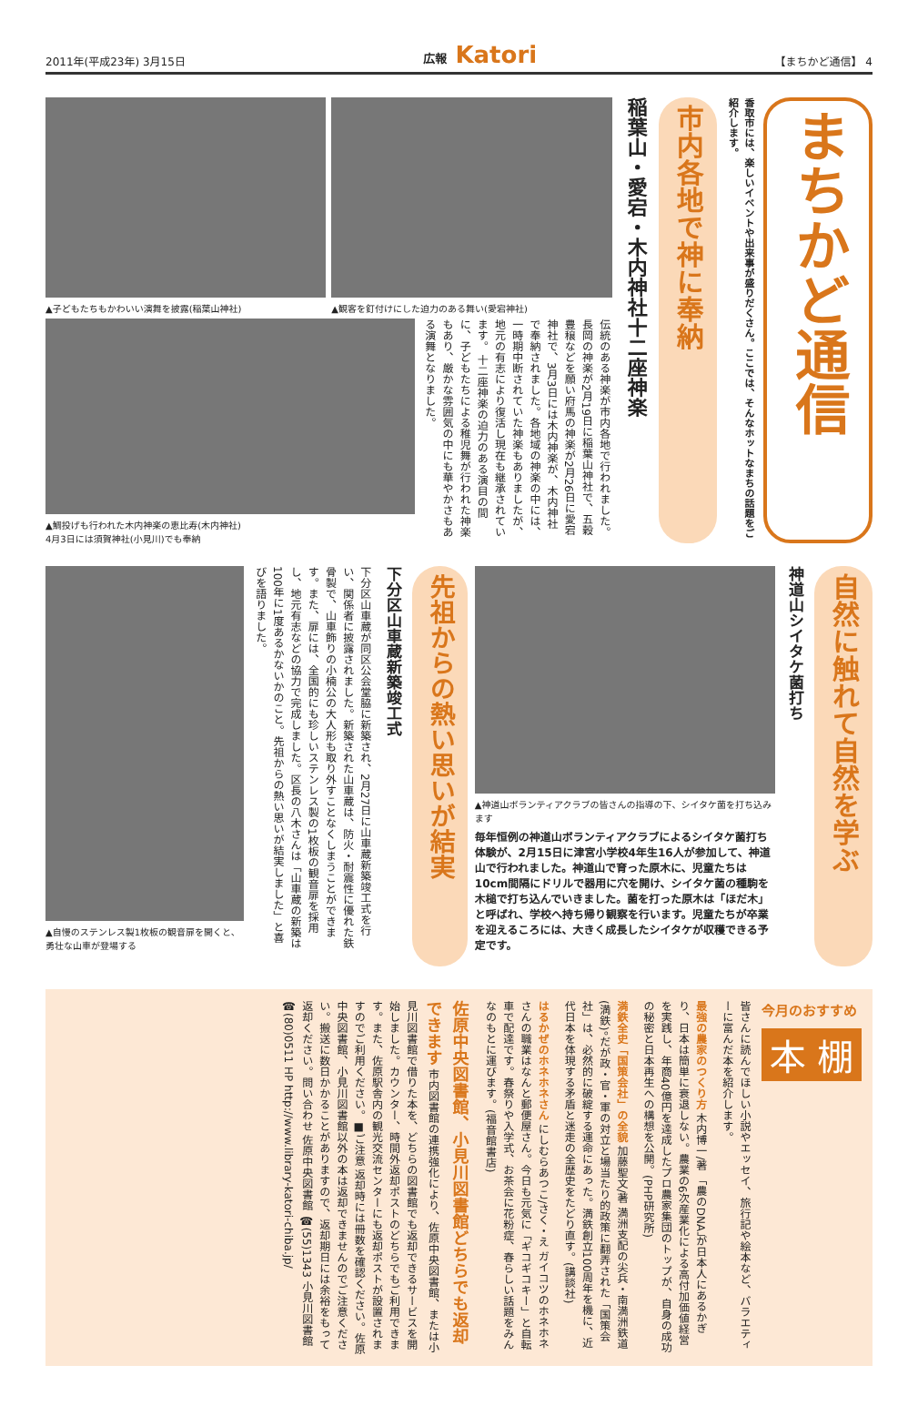2011年(平成23年) 3月15日 広報 Katori 【まちかど通信】 4
まちかど通信
香取市には、楽しいイベントや出来事が盛りだくさん。ここでは、そんなホットなまちの話題をご紹介します。
市内各地で神に奉納
稲葉山・愛宕・木内神社十二座神楽
▲子どもたちもかわいい演舞を披露(稲葉山神社)
▲観客を釘付けにした迫力のある舞い(愛宕神社)
▲鯛投げも行われた木内神楽の恵比寿(木内神社)
4月3日には須賀神社(小見川)でも奉納
伝統のある神楽が市内各地で行われました。長岡の神楽が2月19日に稲葉山神社で、五穀豊穣などを願い府馬の神楽が2月26日に愛宕神社で、3月3日には木内神楽が、木内神社で奉納されました。各地域の神楽の中には、一時期中断されていた神楽もありましたが、地元の有志により復活し現在も継承されています。 十二座神楽の迫力のある演目の間に、子どもたちによる稚児舞が行われた神楽もあり、厳かな雰囲気の中にも華やかさもある演舞となりました。
自然に触れて自然を学ぶ
神道山シイタケ菌打ち
▲神道山ボランティアクラブの皆さんの指導の下、シイタケ菌を打ち込みます
毎年恒例の神道山ボランティアクラブによるシイタケ菌打ち体験が、2月15日に津宮小学校4年生16人が参加して、神道山で行われました。神道山で育った原木に、児童たちは10cm間隔にドリルで器用に穴を開け、シイタケ菌の種駒を木槌で打ち込んでいきました。菌を打った原木は「ほだ木」と呼ばれ、学校へ持ち帰り観察を行います。児童たちが卒業を迎えるころには、大きく成長したシイタケが収穫できる予定です。
先祖からの熱い思いが結実
下分区山車蔵新築竣工式
下分区山車蔵が同区公会堂脇に新築され、2月27日に山車蔵新築竣工式を行い、関係者に披露されました。新築された山車蔵は、防火・耐震性に優れた鉄骨製で、山車飾りの小楠公の大人形も取り外すことなくしまうことができます。また、扉には、全国的にも珍しいステンレス製の1枚板の観音扉を採用し、地元有志などの協力で完成しました。区長の八木さんは「山車蔵の新築は100年に1度あるかないかのこと。先祖からの熱い思いが結実しました」と喜びを語りました。
▲自慢のステンレス製1枚板の観音扉を開くと、勇壮な山車が登場する
今月のおすすめ
本 棚
皆さんに読んでほしい小説やエッセイ、旅行記や絵本など、バラエティーに富んだ本を紹介します。
最強の農家のつくり方 木内博一/著 「農のDNA」が日本人にあるかぎり、日本は簡単に衰退しない。農業の6次産業化による高付加価値経営を実践し、年商40億円を達成したプロ農家集団のトップが、自身の成功の秘密と日本再生への構想を公開。(PHP研究所)
満鉄全史「国策会社」の全貌 加藤聖文/著 満洲支配の尖兵・南満洲鉄道(満鉄)。だが政・官・軍の対立と場当たり的政策に翻弄された「国策会社」は、必然的に破綻する運命にあった。満鉄創立100周年を機に、近代日本を体現する矛盾と迷走の全歴史をたどり直す。(講談社)
はるかぜのホネホネさん にしむらあつこ/さく・え ガイコツのホネホネさんの職業はなんと郵便屋さん。今日も元気に「ギコギコキー」と自転車で配達です。春祭りや入学式、お茶会に花粉症、春らしい話題をみんなのもとに運びます。(福音館書店)
佐原中央図書館、小見川図書館どちらでも返却できます 市内図書館の連携強化により、佐原中央図書館、または小見川図書館で借りた本を、どちらの図書館でも返却できるサービスを開始しました。カウンター、時間外返却ポストのどちらでもご利用できます。また、佐原駅舎内の観光交流センターにも返却ポストが設置されますのでご利用ください。■ご注意 返却時には冊数を確認ください。佐原中央図書館、小見川図書館以外の本は返却できませんのでご注意ください。搬送に数日かかることがありますので、返却期日には余裕をもって返却ください。問い合わせ 佐原中央図書館 ☎(55)1343 小見川図書館 ☎(80)0511 HP http://www.library-katori-chiba.jp/